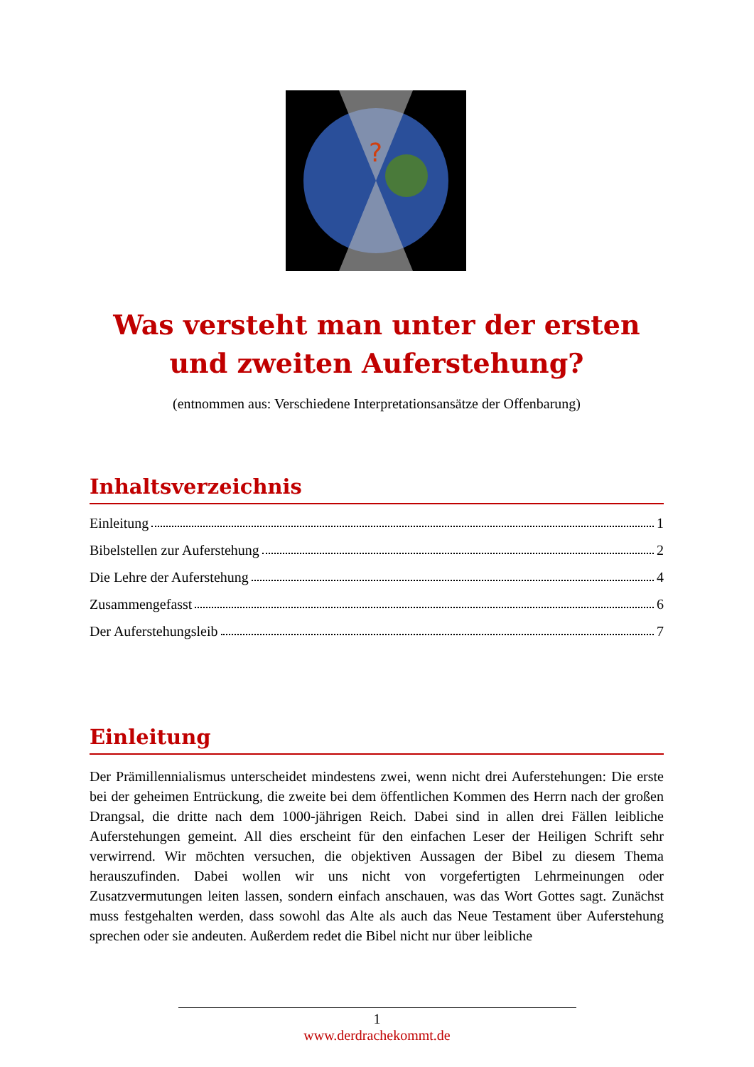?
Was versteht man unter der ersten und zweiten Auferstehung?
(entnommen aus: Verschiedene Interpretationsansätze der Offenbarung)
Inhaltsverzeichnis
Einleitung 1
Bibelstellen zur Auferstehung 2
Die Lehre der Auferstehung 4
Zusammengefasst 6
Der Auferstehungsleib 7
Einleitung
Der Prämillennialismus unterscheidet mindestens zwei, wenn nicht drei Auferstehungen: Die erste bei der geheimen Entrückung, die zweite bei dem öffentlichen Kommen des Herrn nach der großen Drangsal, die dritte nach dem 1000-jährigen Reich. Dabei sind in allen drei Fällen leibliche Auferstehungen gemeint. All dies erscheint für den einfachen Leser der Heiligen Schrift sehr verwirrend. Wir möchten versuchen, die objektiven Aussagen der Bibel zu diesem Thema herauszufinden. Dabei wollen wir uns nicht von vorgefertigten Lehrmeinungen oder Zusatzvermutungen leiten lassen, sondern einfach anschauen, was das Wort Gottes sagt. Zunächst muss festgehalten werden, dass sowohl das Alte als auch das Neue Testament über Auferstehung sprechen oder sie andeuten. Außerdem redet die Bibel nicht nur über leibliche
1
www.derdrachekommt.de